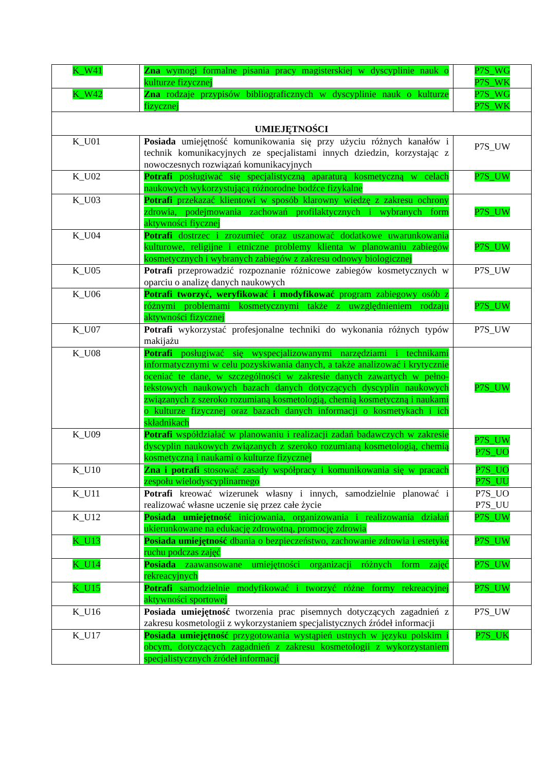| K_W41 | Zna wymogi formalne pisania pracy magisterskiej w dyscyplinie nauk o kulturze fizycznej | P7S_WG P7S_WK |
| K_W42 | Zna rodzaje przypisów bibliograficznych w dyscyplinie nauk o kulturze fizycznej | P7S_WG P7S_WK |
| UMIEJĘTNOŚCI | | |
| K_U01 | Posiada umiejętność komunikowania się przy użyciu różnych kanałów i technik komunikacyjnych ze specjalistami innych dziedzin, korzystając z nowoczesnych rozwiązań komunikacyjnych | P7S_UW |
| K_U02 | Potrafi posługiwać się specjalistyczną aparaturą kosmetyczną w celach naukowych wykorzystującą różnorodne bodźce fizykalne | P7S_UW |
| K_U03 | Potrafi przekazać klientowi w sposób klarowny wiedzę z zakresu ochrony zdrowia, podejmowania zachowań profilaktycznych i wybranych form aktywności fiycznej | P7S_UW |
| K_U04 | Potrafi dostrzec i zrozumieć oraz uszanować dodatkowe uwarunkowania kulturowe, religijne i etniczne problemy klienta w planowaniu zabiegów kosmetycznych i wybranych zabiegów z zakresu odnowy biologicznej | P7S_UW |
| K_U05 | Potrafi przeprowadzić rozpoznanie różnicowe zabiegów kosmetycznych w oparciu o analizę danych naukowych | P7S_UW |
| K_U06 | Potrafi tworzyć, weryfikować i modyfikować program zabiegowy osób z różnymi problemami kosmetycznymi także z uwzględnieniem rodzaju aktywności fizycznej | P7S_UW |
| K_U07 | Potrafi wykorzystać profesjonalne techniki do wykonania różnych typów makijażu | P7S_UW |
| K_U08 | Potrafi posługiwać się wyspecjalizowanymi narzędziami i technikami informatycznymi w celu pozyskiwania danych, a także analizować i krytycznie oceniać te dane, w szczególności w zakresie danych zawartych w pełno-tekstowych naukowych bazach danych dotyczących dyscyplin naukowych związanych z szeroko rozumianą kosmetologią, chemią kosmetyczną i naukami o kulturze fizycznej oraz bazach danych informacji o kosmetykach i ich składnikach | P7S_UW |
| K_U09 | Potrafi współdziałać w planowaniu i realizacji zadań badawczych w zakresie dyscyplin naukowych związanych z szeroko rozumianą kosmetologią, chemią kosmetyczną i naukami o kulturze fizycznej | P7S_UW P7S_UO |
| K_U10 | Zna i potrafi stosować zasady współpracy i komunikowania się w pracach zespołu wielodyscyplinarnego | P7S_UO P7S_UU |
| K_U11 | Potrafi kreować wizerunek własny i innych, samodzielnie planować i realizować własne uczenie się przez całe życie | P7S_UO P7S_UU |
| K_U12 | Posiada umiejętność inicjowania, organizowania i realizowania działań ukierunkowane na edukację zdrowotną, promocję zdrowia | P7S_UW |
| K_U13 | Posiada umiejętność dbania o bezpieczeństwo, zachowanie zdrowia i estetykę ruchu podczas zajęć | P7S_UW |
| K_U14 | Posiada zaawansowane umiejętności organizacji różnych form zajęć rekreacyjnych | P7S_UW |
| K_U15 | Potrafi samodzielnie modyfikować i tworzyć różne formy rekreacyjnej aktywności sportowej | P7S_UW |
| K_U16 | Posiada umiejętność tworzenia prac pisemnych dotyczących zagadnień z zakresu kosmetologii z wykorzystaniem specjalistycznych źródeł informacji | P7S_UW |
| K_U17 | Posiada umiejętność przygotowania wystąpień ustnych w języku polskim i obcym, dotyczących zagadnień z zakresu kosmetologii z wykorzystaniem specjalistycznych źródeł informacji | P7S_UK |